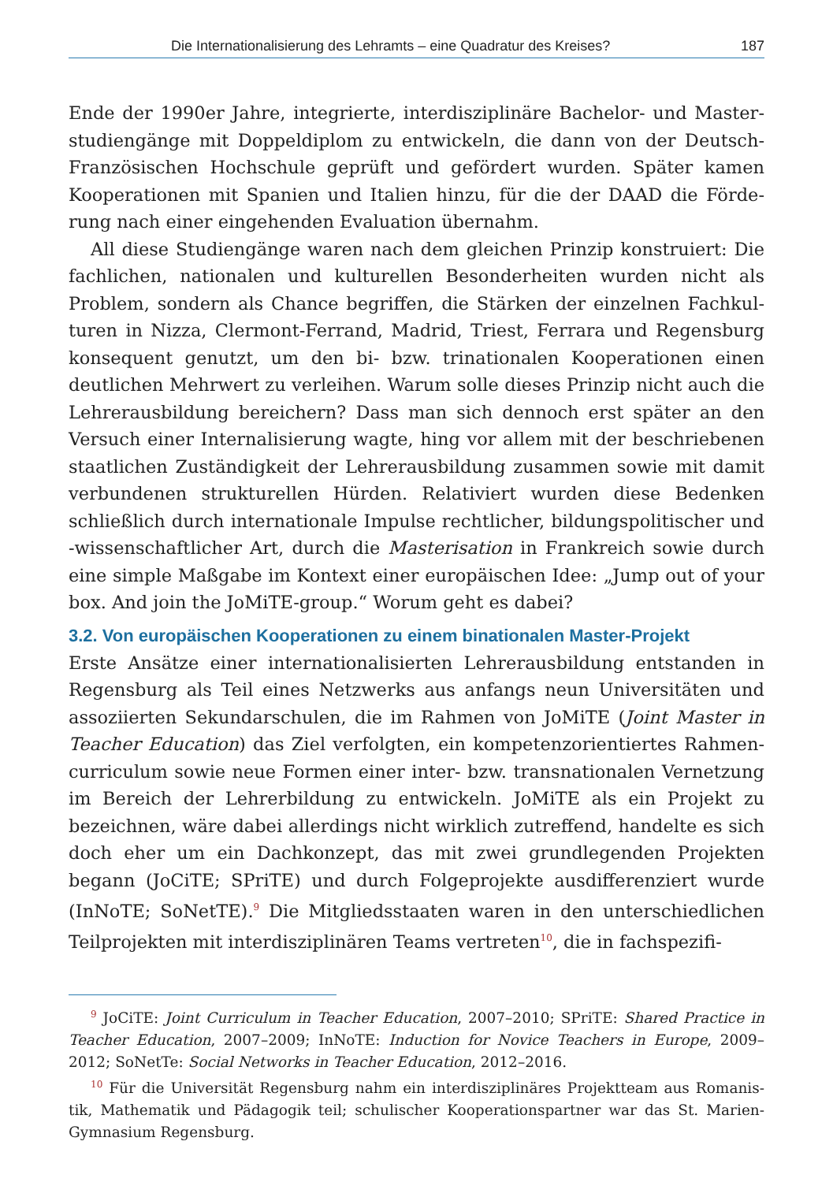Die Internationalisierung des Lehramts – eine Quadratur des Kreises? 187
Ende der 1990er Jahre, integrierte, interdisziplinäre Bachelor- und Master­studiengänge mit Doppeldiplom zu entwickeln, die dann von der Deutsch-Französischen Hochschule geprüft und gefördert wurden. Später kamen Kooperationen mit Spanien und Italien hinzu, für die der DAAD die Förde­rung nach einer eingehenden Evaluation übernahm.
All diese Studiengänge waren nach dem gleichen Prinzip konstruiert: Die fachlichen, nationalen und kulturellen Besonderheiten wurden nicht als Problem, sondern als Chance begriffen, die Stärken der einzelnen Fachkul­turen in Nizza, Clermont-Ferrand, Madrid, Triest, Ferrara und Regensburg konsequent genutzt, um den bi- bzw. trinationalen Kooperationen einen deutlichen Mehrwert zu verleihen. Warum solle dieses Prinzip nicht auch die Lehrerausbildung bereichern? Dass man sich dennoch erst später an den Versuch einer Internalisierung wagte, hing vor allem mit der beschriebenen staatlichen Zuständigkeit der Lehrerausbildung zusammen sowie mit da­mit verbundenen strukturellen Hürden. Relativiert wurden diese Bedenken schließlich durch internationale Impulse rechtlicher, bildungspolitischer und -wissenschaftlicher Art, durch die Masterisation in Frankreich sowie durch eine simple Maßgabe im Kontext einer europäischen Idee: „Jump out of your box. And join the JoMiTE-group.“ Worum geht es dabei?
3.2. Von europäischen Kooperationen zu einem binationalen Master-Projekt
Erste Ansätze einer internationalisierten Lehrerausbildung entstanden in Regensburg als Teil eines Netzwerks aus anfangs neun Universitäten und assoziierten Sekundarschulen, die im Rahmen von JoMiTE (Joint Master in Teacher Education) das Ziel verfolgten, ein kompetenzorientiertes Rahmen­curriculum sowie neue Formen einer inter- bzw. transnationalen Vernet­zung im Bereich der Lehrerbildung zu entwickeln. JoMiTE als ein Projekt zu bezeichnen, wäre dabei allerdings nicht wirklich zutreffend, handelte es sich doch eher um ein Dachkonzept, das mit zwei grundlegenden Projekten begann (JoCiTE; SPriTE) und durch Folgeprojekte ausdifferenziert wurde (InNoTE; SoNetTE).<sup>9</sup> Die Mitgliedsstaaten waren in den unterschiedlichen Teilprojekten mit interdisziplinären Teams vertreten<sup>10</sup>, die in fachspezifi-
<sup>9</sup> JoCiTE: Joint Curriculum in Teacher Education, 2007–2010; SPriTE: Shared Practice in Teacher Education, 2007–2009; InNoTE: Induction for Novice Teachers in Europe, 2009–2012; SoNetTe: So­cial Networks in Teacher Education, 2012–2016.
<sup>10</sup> Für die Universität Regensburg nahm ein interdisziplinäres Projektteam aus Romanis­tik, Mathematik und Pädagogik teil; schulischer Kooperationspartner war das St. Marien-Gymnasium Regensburg.